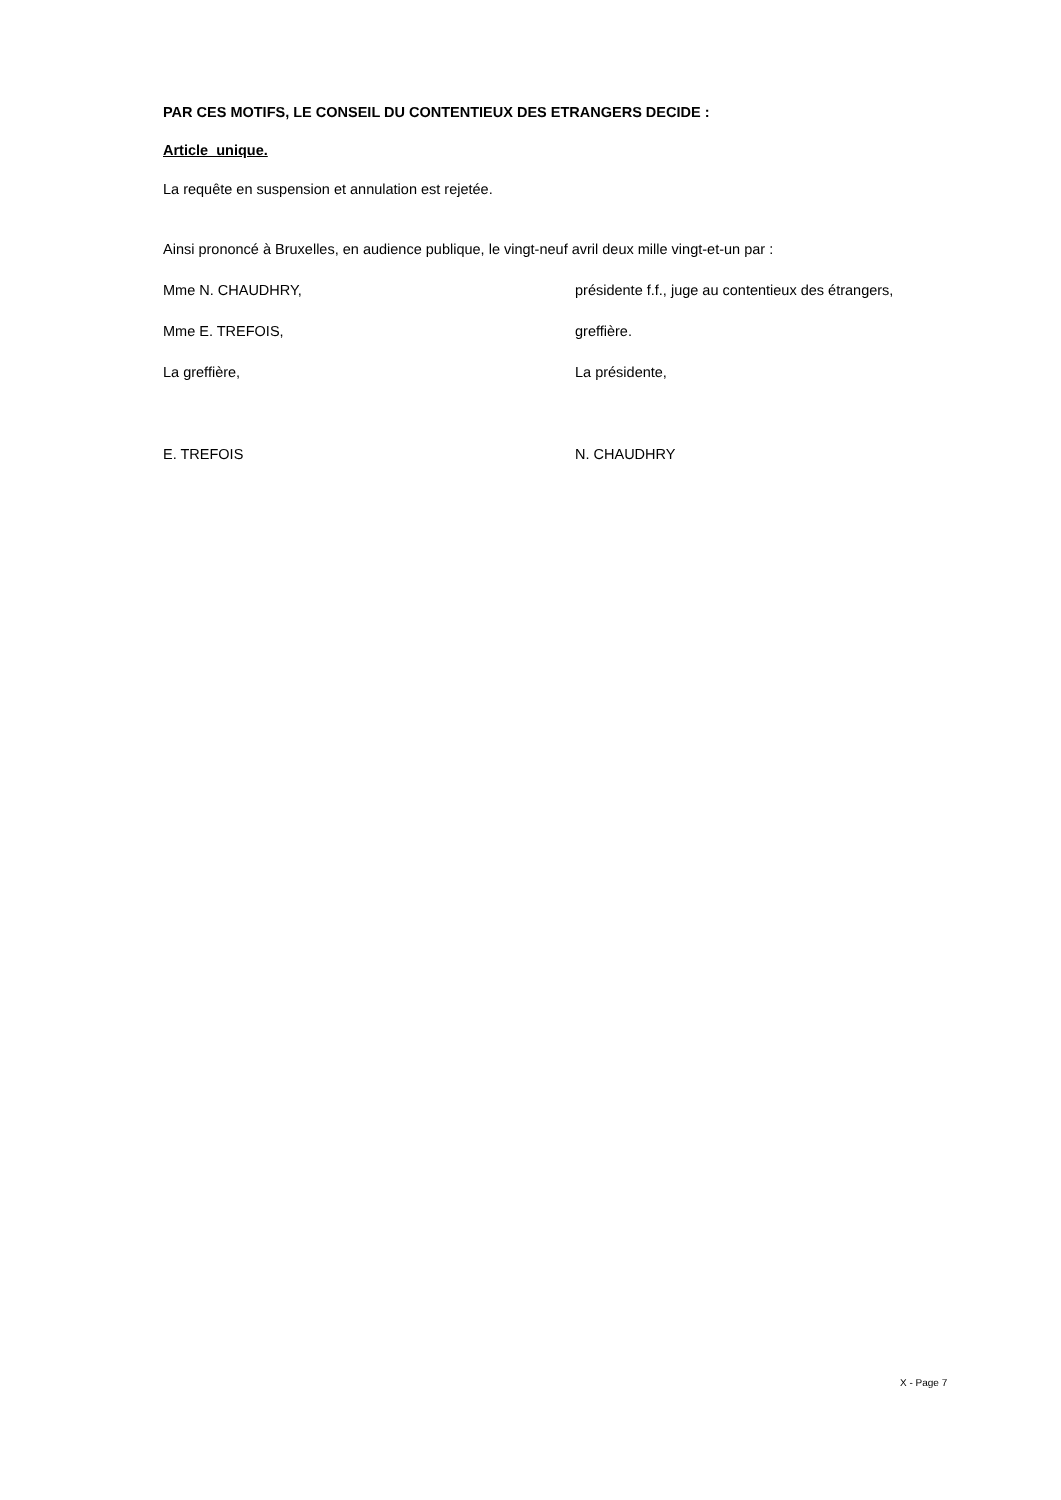PAR CES MOTIFS, LE CONSEIL DU CONTENTIEUX DES ETRANGERS DECIDE :
Article unique.
La requête en suspension et annulation est rejetée.
Ainsi prononcé à Bruxelles, en audience publique, le vingt-neuf avril deux mille vingt-et-un par :
Mme N. CHAUDHRY, présidente f.f., juge au contentieux des étrangers,
Mme E. TREFOIS, greffière.
La greffière, La présidente,
E. TREFOIS N. CHAUDHRY
X - Page 7